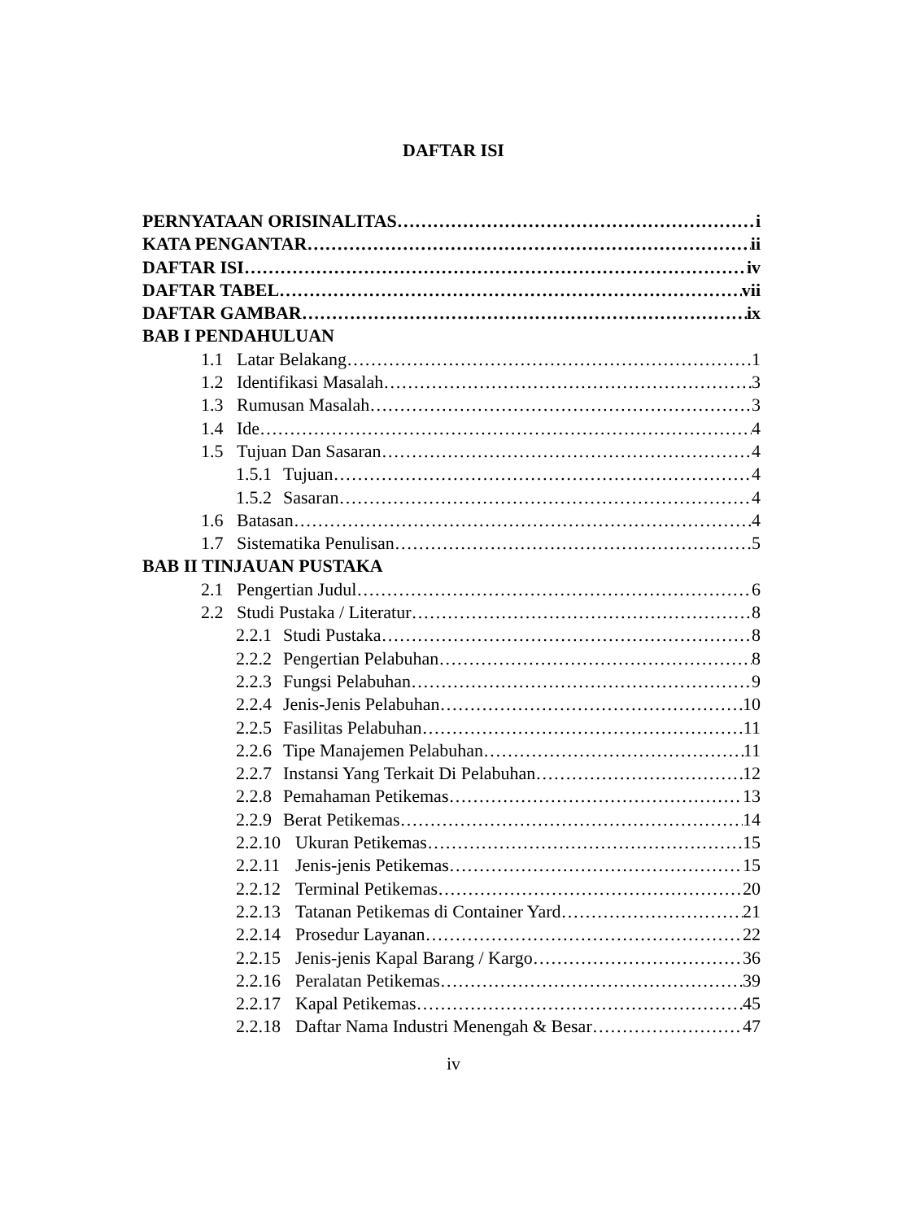DAFTAR ISI
PERNYATAAN ORISINALITAS i
KATA PENGANTAR ii
DAFTAR ISI iv
DAFTAR TABEL vii
DAFTAR GAMBAR ix
BAB I PENDAHULUAN
1.1 Latar Belakang 1
1.2 Identifikasi Masalah 3
1.3 Rumusan Masalah 3
1.4 Ide 4
1.5 Tujuan Dan Sasaran 4
1.5.1 Tujuan 4
1.5.2 Sasaran 4
1.6 Batasan 4
1.7 Sistematika Penulisan 5
BAB II TINJAUAN PUSTAKA
2.1 Pengertian Judul 6
2.2 Studi Pustaka / Literatur 8
2.2.1 Studi Pustaka 8
2.2.2 Pengertian Pelabuhan 8
2.2.3 Fungsi Pelabuhan 9
2.2.4 Jenis-Jenis Pelabuhan 10
2.2.5 Fasilitas Pelabuhan 11
2.2.6 Tipe Manajemen Pelabuhan 11
2.2.7 Instansi Yang Terkait Di Pelabuhan 12
2.2.8 Pemahaman Petikemas 13
2.2.9 Berat Petikemas 14
2.2.10 Ukuran Petikemas 15
2.2.11 Jenis-jenis Petikemas 15
2.2.12 Terminal Petikemas 20
2.2.13 Tatanan Petikemas di Container Yard 21
2.2.14 Prosedur Layanan 22
2.2.15 Jenis-jenis Kapal Barang / Kargo 36
2.2.16 Peralatan Petikemas 39
2.2.17 Kapal Petikemas 45
2.2.18 Daftar Nama Industri Menengah & Besar 47
iv